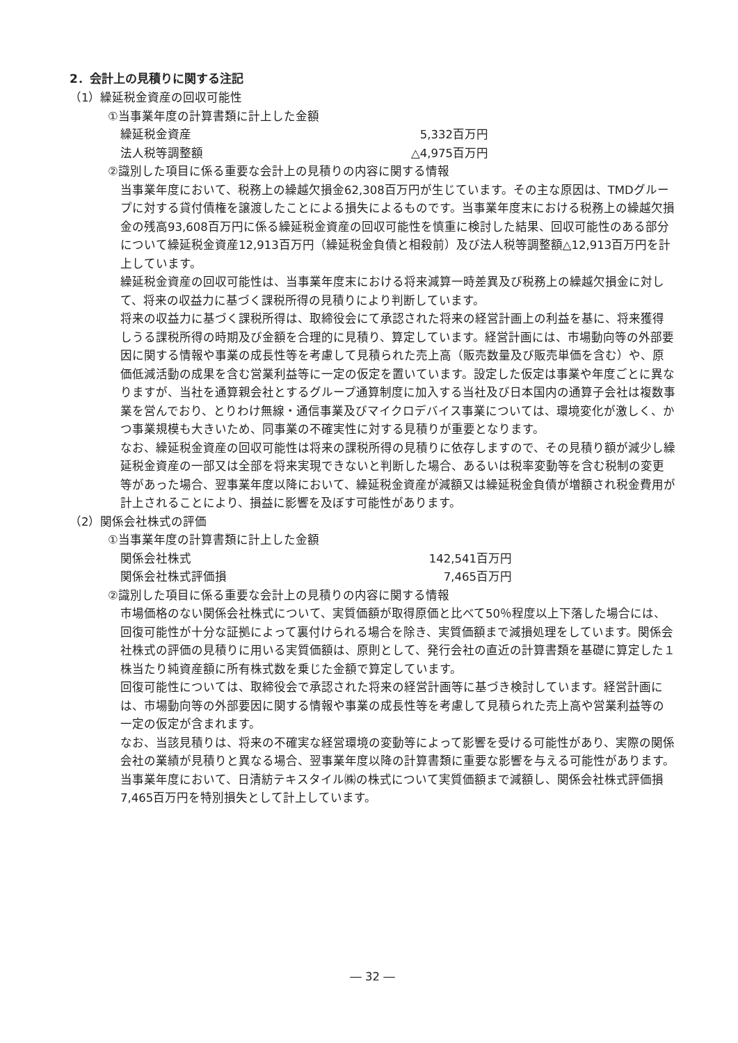2．会計上の見積りに関する注記
（1）繰延税金資産の回収可能性
①当事業年度の計算書類に計上した金額
| 繰延税金資産 | 5,332百万円 |
| 法人税等調整額 | △4,975百万円 |
②識別した項目に係る重要な会計上の見積りの内容に関する情報
当事業年度において、税務上の繰越欠損金62,308百万円が生じています。その主な原因は、TMDグループに対する貸付債権を譲渡したことによる損失によるものです。当事業年度末における税務上の繰越欠損金の残高93,608百万円に係る繰延税金資産の回収可能性を慎重に検討した結果、回収可能性のある部分について繰延税金資産12,913百万円（繰延税金負債と相殺前）及び法人税等調整額△12,913百万円を計上しています。
繰延税金資産の回収可能性は、当事業年度末における将来減算一時差異及び税務上の繰越欠損金に対して、将来の収益力に基づく課税所得の見積りにより判断しています。
将来の収益力に基づく課税所得は、取締役会にて承認された将来の経営計画上の利益を基に、将来獲得しうる課税所得の時期及び金額を合理的に見積り、算定しています。経営計画には、市場動向等の外部要因に関する情報や事業の成長性等を考慮して見積られた売上高（販売数量及び販売単価を含む）や、原価低減活動の成果を含む営業利益等に一定の仮定を置いています。設定した仮定は事業や年度ごとに異なりますが、当社を通算親会社とするグループ通算制度に加入する当社及び日本国内の通算子会社は複数事業を営んでおり、とりわけ無線・通信事業及びマイクロデバイス事業については、環境変化が激しく、かつ事業規模も大きいため、同事業の不確実性に対する見積りが重要となります。
なお、繰延税金資産の回収可能性は将来の課税所得の見積りに依存しますので、その見積り額が減少し繰延税金資産の一部又は全部を将来実現できないと判断した場合、あるいは税率変動等を含む税制の変更等があった場合、翌事業年度以降において、繰延税金資産が減額又は繰延税金負債が増額され税金費用が計上されることにより、損益に影響を及ぼす可能性があります。
（2）関係会社株式の評価
①当事業年度の計算書類に計上した金額
| 関係会社株式 | 142,541百万円 |
| 関係会社株式評価損 | 7,465百万円 |
②識別した項目に係る重要な会計上の見積りの内容に関する情報
市場価格のない関係会社株式について、実質価額が取得原価と比べて50％程度以上下落した場合には、回復可能性が十分な証拠によって裏付けられる場合を除き、実質価額まで減損処理をしています。関係会社株式の評価の見積りに用いる実質価額は、原則として、発行会社の直近の計算書類を基礎に算定した１株当たり純資産額に所有株式数を乗じた金額で算定しています。
回復可能性については、取締役会で承認された将来の経営計画等に基づき検討しています。経営計画には、市場動向等の外部要因に関する情報や事業の成長性等を考慮して見積られた売上高や営業利益等の一定の仮定が含まれます。
なお、当該見積りは、将来の不確実な経営環境の変動等によって影響を受ける可能性があり、実際の関係会社の業績が見積りと異なる場合、翌事業年度以降の計算書類に重要な影響を与える可能性があります。
当事業年度において、日清紡テキスタイル㈱の株式について実質価額まで減額し、関係会社株式評価損7,465百万円を特別損失として計上しています。
― 32 ―